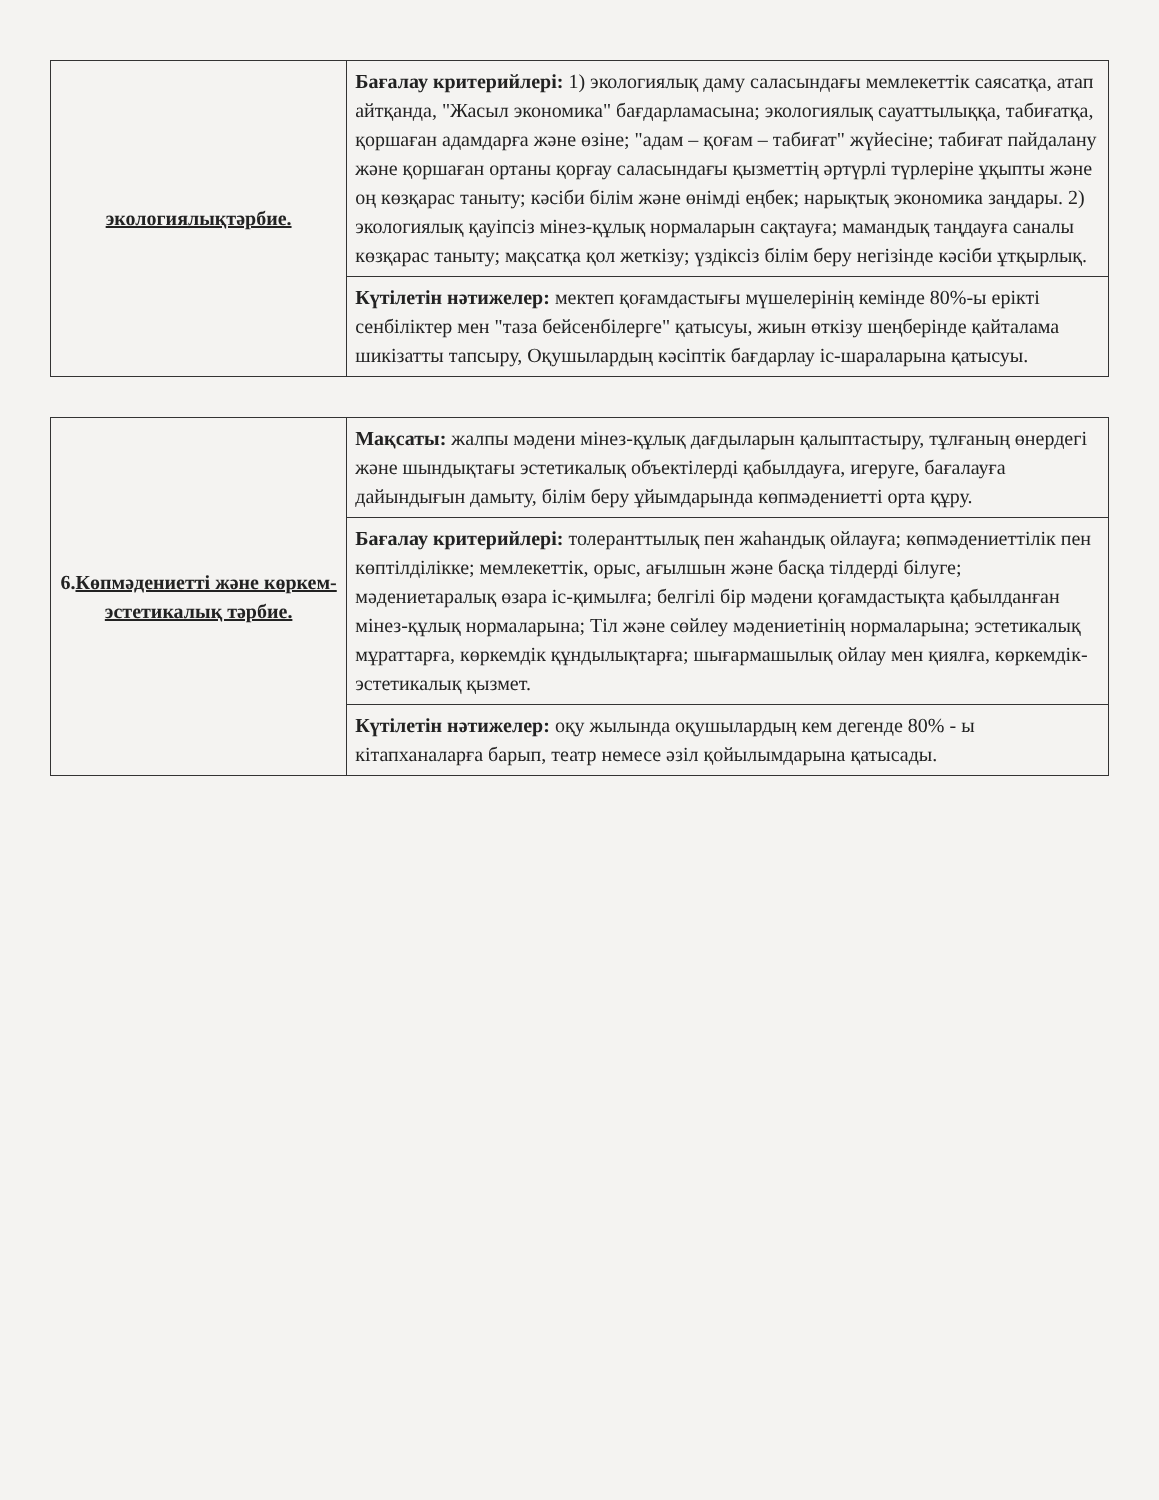| экологиялықтәрбие. | Бағалау критерийлері: 1) экологиялық даму саласындағы мемлекеттік саясатқа, атап айтқанда, "Жасыл экономика" бағдарламасына; экологиялық сауаттылыққа, табиғатқа, қоршаған адамдарға және өзіне; "адам – қоғам – табиғат" жүйесіне; табиғат пайдалану және қоршаған ортаны қорғау саласындағы қызметтің әртүрлі түрлеріне ұқыпты және оң көзқарас таныту; кәсіби білім және өнімді еңбек; нарықтық экономика заңдары. 2) экологиялық қауіпсіз мінез-құлық нормаларын сақтауға; мамандық таңдауға саналы көзқарас таныту; мақсатқа қол жеткізу; үздіксіз білім беру негізінде кәсіби ұтқырлық. |
| | Күтілетін нәтижелер: мектеп қоғамдастығы мүшелерінің кемінде 80%-ы ерікті сенбіліктер мен "таза бейсенбілерге" қатысуы, жиын өткізу шеңберінде қайталама шикізатты тапсыру, Оқушылардың кәсіптік бағдарлау іс-шараларына қатысуы. |
| 6. Көпмәдениетті және көркем-эстетикалық тәрбие. | Мақсаты: жалпы мәдени мінез-құлық дағдыларын қалыптастыру, тұлғаның өнердегі және шындықтағы эстетикалық объектілерді қабылдауға, игеруге, бағалауға дайындығын дамыту, білім беру ұйымдарында көпмәдениетті орта құру. |
| | Бағалау критерийлері: толеранттылық пен жаһандық ойлауға; көпмәдениеттілік пен көптілділікке; мемлекеттік, орыс, ағылшын және басқа тілдерді білуге; мәдениетаралық өзара іс-қимылға; белгілі бір мәдени қоғамдастықта қабылданған мінез-құлық нормаларына; Тіл және сөйлеу мәдениетінің нормаларына; эстетикалық мұраттарға, көркемдік құндылықтарға; шығармашылық ойлау мен қиялға, көркемдік-эстетикалық қызмет. |
| | Күтілетін нәтижелер: оқу жылында оқушылардың кем дегенде 80% - ы кітапханаларға барып, театр немесе әзіл қойылымдарына қатысады. |